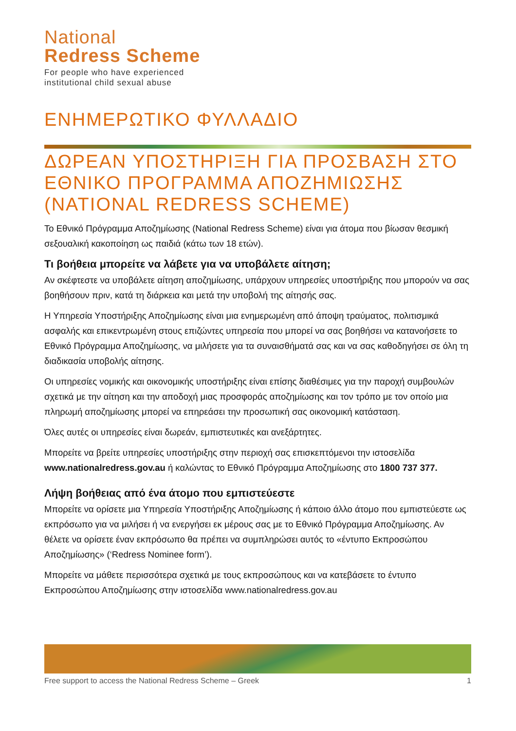National
Redress Scheme
For people who have experienced
institutional child sexual abuse
ΕΝΗΜΕΡΩΤΙΚΟ ΦΥΛΛΑΔΙΟ
ΔΩΡΕΑΝ ΥΠΟΣΤΗΡΙΞΗ ΓΙΑ ΠΡΟΣΒΑΣΗ ΣΤΟ ΕΘΝΙΚΟ ΠΡΟΓΡΑΜΜΑ ΑΠΟΖΗΜΙΩΣΗΣ (NATIONAL REDRESS SCHEME)
Το Εθνικό Πρόγραμμα Αποζημίωσης (National Redress Scheme) είναι για άτομα που βίωσαν θεσμική σεξουαλική κακοποίηση ως παιδιά (κάτω των 18 ετών).
Τι βοήθεια μπορείτε να λάβετε για να υποβάλετε αίτηση;
Αν σκέφτεστε να υποβάλετε αίτηση αποζημίωσης, υπάρχουν υπηρεσίες υποστήριξης που μπορούν να σας βοηθήσουν πριν, κατά τη διάρκεια και μετά την υποβολή της αίτησής σας.
Η Υπηρεσία Υποστήριξης Αποζημίωσης είναι μια ενημερωμένη από άποψη τραύματος, πολιτισμικά ασφαλής και επικεντρωμένη στους επιζώντες υπηρεσία που μπορεί να σας βοηθήσει να κατανοήσετε το Εθνικό Πρόγραμμα Αποζημίωσης, να μιλήσετε για τα συναισθήματά σας και να σας καθοδηγήσει σε όλη τη διαδικασία υποβολής αίτησης.
Οι υπηρεσίες νομικής και οικονομικής υποστήριξης είναι επίσης διαθέσιμες για την παροχή συμβουλών σχετικά με την αίτηση και την αποδοχή μιας προσφοράς αποζημίωσης και τον τρόπο με τον οποίο μια πληρωμή αποζημίωσης μπορεί να επηρεάσει την προσωπική σας οικονομική κατάσταση.
Όλες αυτές οι υπηρεσίες είναι δωρεάν, εμπιστευτικές και ανεξάρτητες.
Μπορείτε να βρείτε υπηρεσίες υποστήριξης στην περιοχή σας επισκεπτόμενοι την ιστοσελίδα www.nationalredress.gov.au ή καλώντας το Εθνικό Πρόγραμμα Αποζημίωσης στο 1800 737 377.
Λήψη βοήθειας από ένα άτομο που εμπιστεύεστε
Μπορείτε να ορίσετε μια Υπηρεσία Υποστήριξης Αποζημίωσης ή κάποιο άλλο άτομο που εμπιστεύεστε ως εκπρόσωπο για να μιλήσει ή να ενεργήσει εκ μέρους σας με το Εθνικό Πρόγραμμα Αποζημίωσης. Αν θέλετε να ορίσετε έναν εκπρόσωπο θα πρέπει να συμπληρώσει αυτός το «έντυπο Εκπροσώπου Αποζημίωσης» (‘Redress Nominee form’).
Μπορείτε να μάθετε περισσότερα σχετικά με τους εκπροσώπους και να κατεβάσετε το έντυπο Εκπροσώπου Αποζημίωσης στην ιστοσελίδα www.nationalredress.gov.au
Free support to access the National Redress Scheme – Greek 1